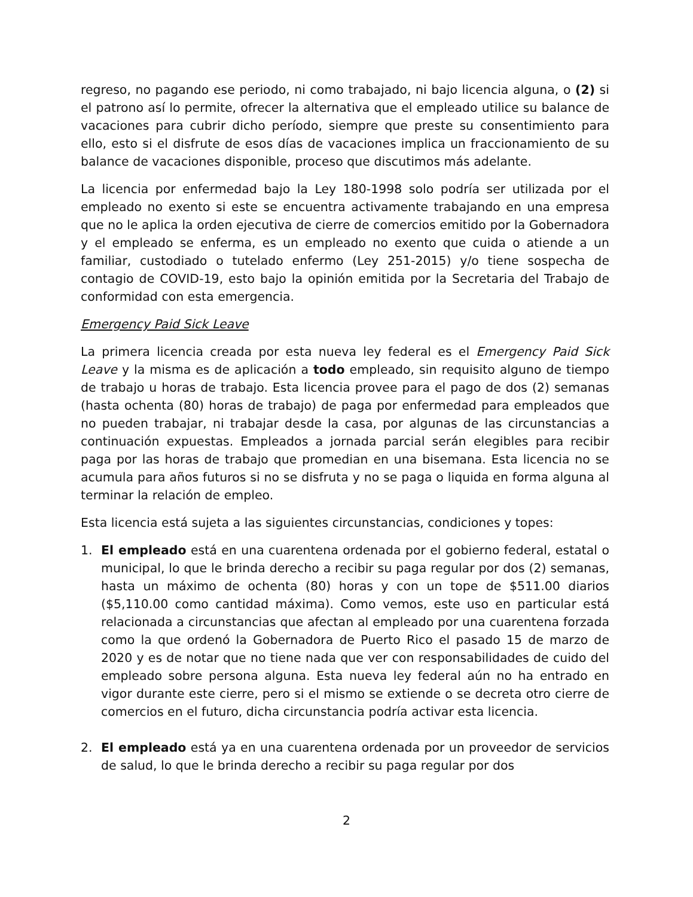regreso, no pagando ese periodo, ni como trabajado, ni bajo licencia alguna, o (2) si el patrono así lo permite, ofrecer la alternativa que el empleado utilice su balance de vacaciones para cubrir dicho período, siempre que preste su consentimiento para ello, esto si el disfrute de esos días de vacaciones implica un fraccionamiento de su balance de vacaciones disponible, proceso que discutimos más adelante.
La licencia por enfermedad bajo la Ley 180-1998 solo podría ser utilizada por el empleado no exento si este se encuentra activamente trabajando en una empresa que no le aplica la orden ejecutiva de cierre de comercios emitido por la Gobernadora y el empleado se enferma, es un empleado no exento que cuida o atiende a un familiar, custodiado o tutelado enfermo (Ley 251-2015) y/o tiene sospecha de contagio de COVID-19, esto bajo la opinión emitida por la Secretaria del Trabajo de conformidad con esta emergencia.
Emergency Paid Sick Leave
La primera licencia creada por esta nueva ley federal es el Emergency Paid Sick Leave y la misma es de aplicación a todo empleado, sin requisito alguno de tiempo de trabajo u horas de trabajo. Esta licencia provee para el pago de dos (2) semanas (hasta ochenta (80) horas de trabajo) de paga por enfermedad para empleados que no pueden trabajar, ni trabajar desde la casa, por algunas de las circunstancias a continuación expuestas. Empleados a jornada parcial serán elegibles para recibir paga por las horas de trabajo que promedian en una bisemana. Esta licencia no se acumula para años futuros si no se disfruta y no se paga o liquida en forma alguna al terminar la relación de empleo.
Esta licencia está sujeta a las siguientes circunstancias, condiciones y topes:
1. El empleado está en una cuarentena ordenada por el gobierno federal, estatal o municipal, lo que le brinda derecho a recibir su paga regular por dos (2) semanas, hasta un máximo de ochenta (80) horas y con un tope de $511.00 diarios ($5,110.00 como cantidad máxima). Como vemos, este uso en particular está relacionada a circunstancias que afectan al empleado por una cuarentena forzada como la que ordenó la Gobernadora de Puerto Rico el pasado 15 de marzo de 2020 y es de notar que no tiene nada que ver con responsabilidades de cuido del empleado sobre persona alguna. Esta nueva ley federal aún no ha entrado en vigor durante este cierre, pero si el mismo se extiende o se decreta otro cierre de comercios en el futuro, dicha circunstancia podría activar esta licencia.
2. El empleado está ya en una cuarentena ordenada por un proveedor de servicios de salud, lo que le brinda derecho a recibir su paga regular por dos
2